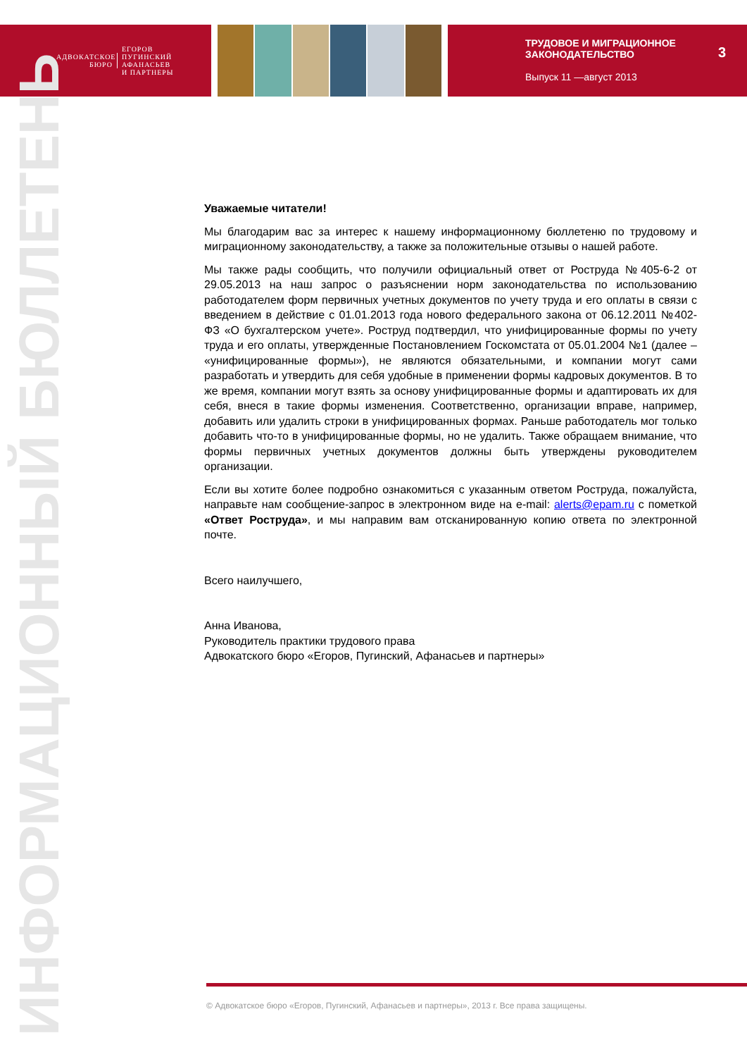АДВОКАТСКОЕ
БЮРО
ЕГОРОВ
ПУГИНСКИЙ
АФАНАСЬЕВ
И ПАРТНЕРЫ
ТРУДОВОЕ И МИГРАЦИОННОЕ
ЗАКОНОДАТЕЛЬСТВО
Выпуск 11 —август 2013
3
ИНФОРМАЦИОННЫЙ БЮЛЛЕТЕНЬ
Уважаемые читатели!
Мы благодарим вас за интерес к нашему информационному бюллетеню по трудовому и миграционному законодательству, а также за положительные отзывы о нашей работе.
Мы также рады сообщить, что получили официальный ответ от Роструда №405-6-2 от 29.05.2013 на наш запрос о разъяснении норм законодательства по использованию работодателем форм первичных учетных документов по учету труда и его оплаты в связи с введением в действие с 01.01.2013 года нового федерального закона от 06.12.2011 №402-ФЗ «О бухгалтерском учете». Роструд подтвердил, что унифицированные формы по учету труда и его оплаты, утвержденные Постановлением Госкомстата от 05.01.2004 №1 (далее – «унифицированные формы»), не являются обязательными, и компании могут сами разработать и утвердить для себя удобные в применении формы кадровых документов. В то же время, компании могут взять за основу унифицированные формы и адаптировать их для себя, внеся в такие формы изменения. Соответственно, организации вправе, например, добавить или удалить строки в унифицированных формах. Раньше работодатель мог только добавить что-то в унифицированные формы, но не удалить. Также обращаем внимание, что формы первичных учетных документов должны быть утверждены руководителем организации.
Если вы хотите более подробно ознакомиться с указанным ответом Роструда, пожалуйста, направьте нам сообщение-запрос в электронном виде на e-mail: alerts@epam.ru с пометкой «Ответ Роструда», и мы направим вам отсканированную копию ответа по электронной почте.
Всего наилучшего,
Анна Иванова,
Руководитель практики трудового права
Адвокатского бюро «Егоров, Пугинский, Афанасьев и партнеры»
© Адвокатское бюро «Егоров, Пугинский, Афанасьев и партнеры», 2013 г. Все права защищены.